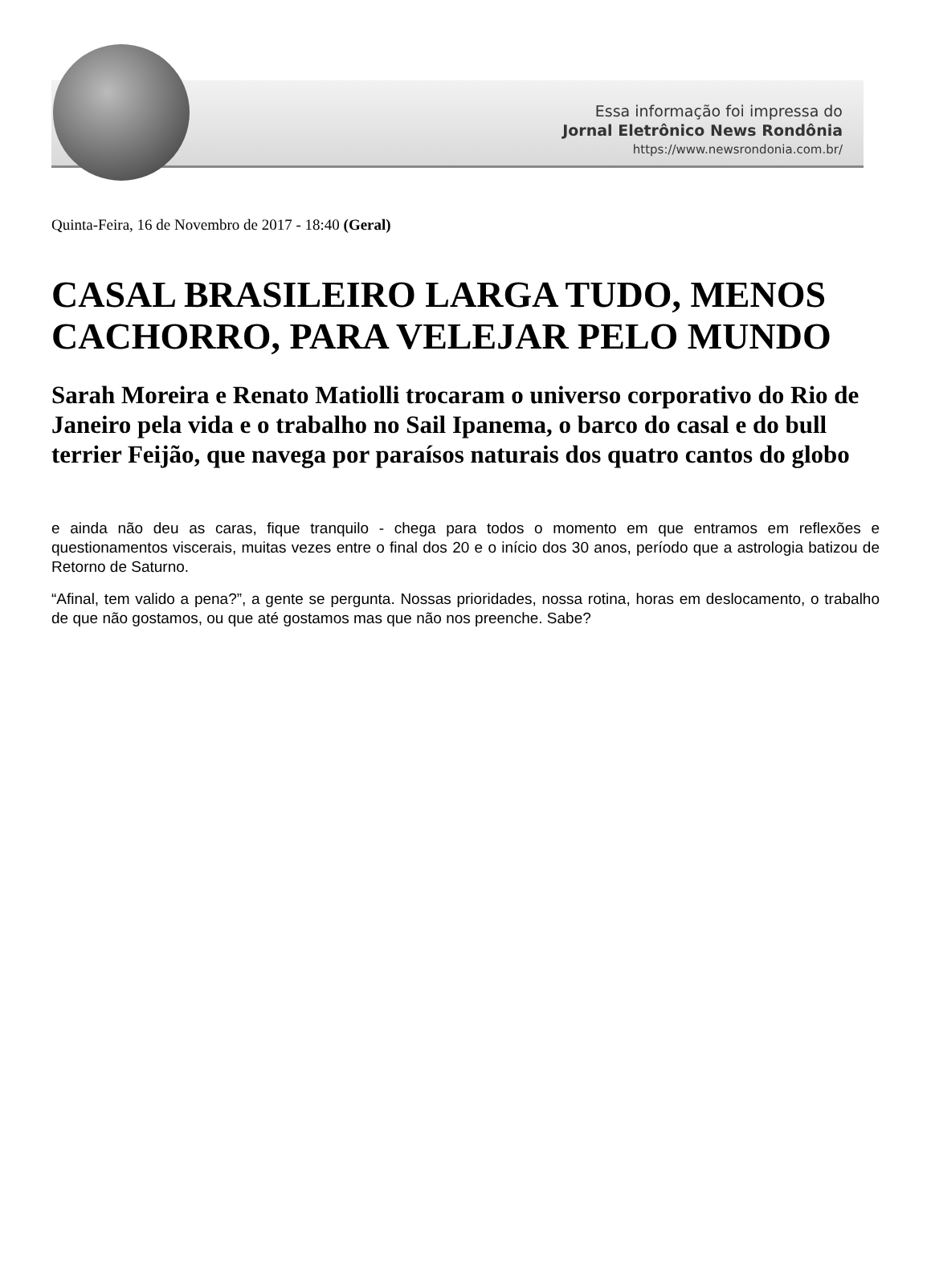Essa informação foi impressa do
Jornal Eletrônico News Rondônia
https://www.newsrondonia.com.br/
Quinta-Feira, 16 de Novembro de 2017 - 18:40 (Geral)
CASAL BRASILEIRO LARGA TUDO, MENOS CACHORRO, PARA VELEJAR PELO MUNDO
Sarah Moreira e Renato Matiolli trocaram o universo corporativo do Rio de Janeiro pela vida e o trabalho no Sail Ipanema, o barco do casal e do bull terrier Feijão, que navega por paraísos naturais dos quatro cantos do globo
e ainda não deu as caras, fique tranquilo - chega para todos o momento em que entramos em reflexões e questionamentos viscerais, muitas vezes entre o final dos 20 e o início dos 30 anos, período que a astrologia batizou de Retorno de Saturno.
“Afinal, tem valido a pena?”, a gente se pergunta. Nossas prioridades, nossa rotina, horas em deslocamento, o trabalho de que não gostamos, ou que até gostamos mas que não nos preenche. Sabe?